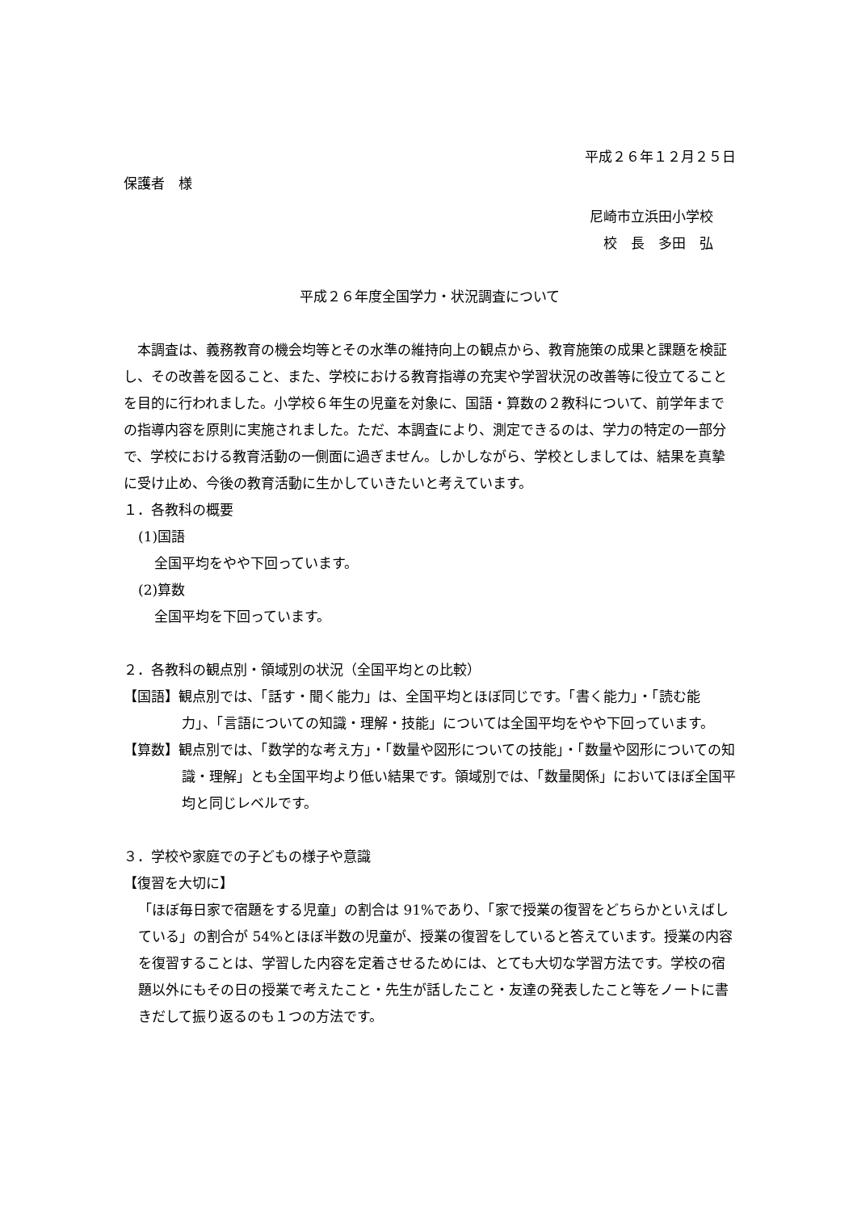平成２６年１２月２５日
保護者　様
尼崎市立浜田小学校
校　長　多田　弘
平成２６年度全国学力・状況調査について
　本調査は、義務教育の機会均等とその水準の維持向上の観点から、教育施策の成果と課題を検証し、その改善を図ること、また、学校における教育指導の充実や学習状況の改善等に役立てることを目的に行われました。小学校６年生の児童を対象に、国語・算数の２教科について、前学年までの指導内容を原則に実施されました。ただ、本調査により、測定できるのは、学力の特定の一部分で、学校における教育活動の一側面に過ぎません。しかしながら、学校としましては、結果を真摯に受け止め、今後の教育活動に生かしていきたいと考えています。
１．各教科の概要
(1)国語
全国平均をやや下回っています。
(2)算数
全国平均を下回っています。
２．各教科の観点別・領域別の状況（全国平均との比較）
【国語】観点別では、「話す・聞く能力」は、全国平均とほぼ同じです。「書く能力」・「読む能力」、「言語についての知識・理解・技能」については全国平均をやや下回っています。
【算数】観点別では、「数学的な考え方」・「数量や図形についての技能」・「数量や図形についての知識・理解」とも全国平均より低い結果です。領域別では、「数量関係」においてほぼ全国平均と同じレベルです。
３．学校や家庭での子どもの様子や意識
【復習を大切に】
「ほぼ毎日家で宿題をする児童」の割合は 91%であり、「家で授業の復習をどちらかといえばしている」の割合が 54%とほぼ半数の児童が、授業の復習をしていると答えています。授業の内容を復習することは、学習した内容を定着させるためには、とても大切な学習方法です。学校の宿題以外にもその日の授業で考えたこと・先生が話したこと・友達の発表したこと等をノートに書きだして振り返るのも１つの方法です。